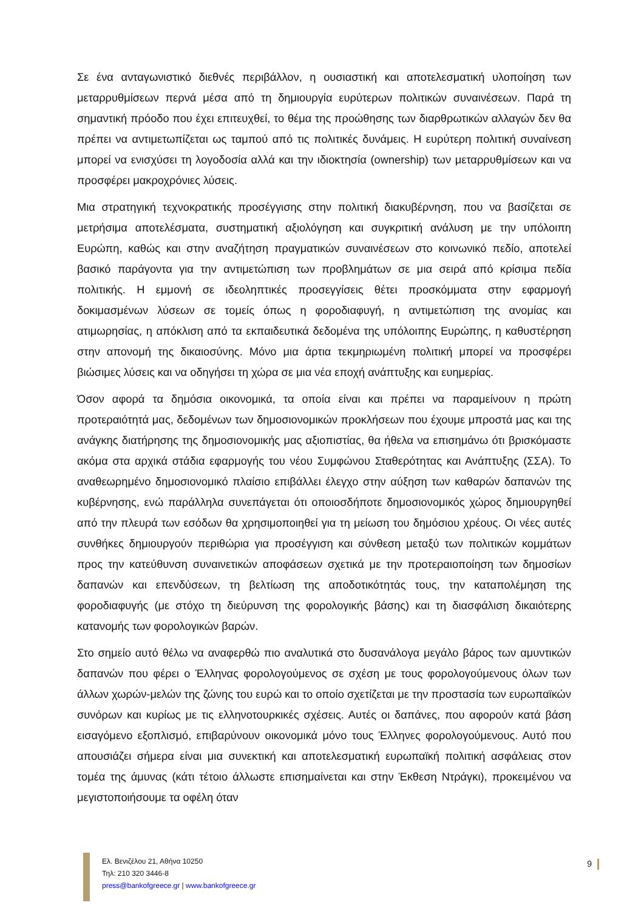Σε ένα ανταγωνιστικό διεθνές περιβάλλον, η ουσιαστική και αποτελεσματική υλοποίηση των μεταρρυθμίσεων περνά μέσα από τη δημιουργία ευρύτερων πολιτικών συναινέσεων. Παρά τη σημαντική πρόοδο που έχει επιτευχθεί, το θέμα της προώθησης των διαρθρωτικών αλλαγών δεν θα πρέπει να αντιμετωπίζεται ως ταμπού από τις πολιτικές δυνάμεις. Η ευρύτερη πολιτική συναίνεση μπορεί να ενισχύσει τη λογοδοσία αλλά και την ιδιοκτησία (ownership) των μεταρρυθμίσεων και να προσφέρει μακροχρόνιες λύσεις.
Μια στρατηγική τεχνοκρατικής προσέγγισης στην πολιτική διακυβέρνηση, που να βασίζεται σε μετρήσιμα αποτελέσματα, συστηματική αξιολόγηση και συγκριτική ανάλυση με την υπόλοιπη Ευρώπη, καθώς και στην αναζήτηση πραγματικών συναινέσεων στο κοινωνικό πεδίο, αποτελεί βασικό παράγοντα για την αντιμετώπιση των προβλημάτων σε μια σειρά από κρίσιμα πεδία πολιτικής. Η εμμονή σε ιδεοληπτικές προσεγγίσεις θέτει προσκόμματα στην εφαρμογή δοκιμασμένων λύσεων σε τομείς όπως η φοροδιαφυγή, η αντιμετώπιση της ανομίας και ατιμωρησίας, η απόκλιση από τα εκπαιδευτικά δεδομένα της υπόλοιπης Ευρώπης, η καθυστέρηση στην απονομή της δικαιοσύνης. Μόνο μια άρτια τεκμηριωμένη πολιτική μπορεί να προσφέρει βιώσιμες λύσεις και να οδηγήσει τη χώρα σε μια νέα εποχή ανάπτυξης και ευημερίας.
Όσον αφορά τα δημόσια οικονομικά, τα οποία είναι και πρέπει να παραμείνουν η πρώτη προτεραιότητά μας, δεδομένων των δημοσιονομικών προκλήσεων που έχουμε μπροστά μας και της ανάγκης διατήρησης της δημοσιονομικής μας αξιοπιστίας, θα ήθελα να επισημάνω ότι βρισκόμαστε ακόμα στα αρχικά στάδια εφαρμογής του νέου Συμφώνου Σταθερότητας και Ανάπτυξης (ΣΣΑ). Το αναθεωρημένο δημοσιονομικό πλαίσιο επιβάλλει έλεγχο στην αύξηση των καθαρών δαπανών της κυβέρνησης, ενώ παράλληλα συνεπάγεται ότι οποιοσδήποτε δημοσιονομικός χώρος δημιουργηθεί από την πλευρά των εσόδων θα χρησιμοποιηθεί για τη μείωση του δημόσιου χρέους. Οι νέες αυτές συνθήκες δημιουργούν περιθώρια για προσέγγιση και σύνθεση μεταξύ των πολιτικών κομμάτων προς την κατεύθυνση συναινετικών αποφάσεων σχετικά με την προτεραιοποίηση των δημοσίων δαπανών και επενδύσεων, τη βελτίωση της αποδοτικότητάς τους, την καταπολέμηση της φοροδιαφυγής (με στόχο τη διεύρυνση της φορολογικής βάσης) και τη διασφάλιση δικαιότερης κατανομής των φορολογικών βαρών.
Στο σημείο αυτό θέλω να αναφερθώ πιο αναλυτικά στο δυσανάλογα μεγάλο βάρος των αμυντικών δαπανών που φέρει ο Έλληνας φορολογούμενος σε σχέση με τους φορολογούμενους όλων των άλλων χωρών-μελών της ζώνης του ευρώ και το οποίο σχετίζεται με την προστασία των ευρωπαϊκών συνόρων και κυρίως με τις ελληνοτουρκικές σχέσεις. Αυτές οι δαπάνες, που αφορούν κατά βάση εισαγόμενο εξοπλισμό, επιβαρύνουν οικονομικά μόνο τους Έλληνες φορολογούμενους. Αυτό που απουσιάζει σήμερα είναι μια συνεκτική και αποτελεσματική ευρωπαϊκή πολιτική ασφάλειας στον τομέα της άμυνας (κάτι τέτοιο άλλωστε επισημαίνεται και στην Έκθεση Ντράγκι), προκειμένου να μεγιστοποιήσουμε τα οφέλη όταν
Ελ. Βενιζέλου 21, Αθήνα 10250
Τηλ: 210 320 3446-8
press@bankofgreece.gr | www.bankofgreece.gr
9